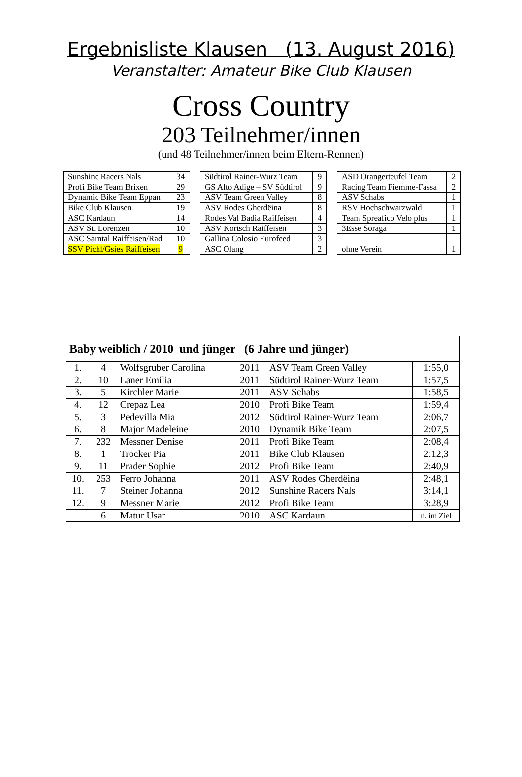Ergebnisliste Klausen (13. August 2016)
Veranstalter: Amateur Bike Club Klausen
Cross Country
203 Teilnehmer/innen
(und 48 Teilnehmer/innen beim Eltern-Rennen)
| Sunshine Racers Nals | 34 |
| Profi Bike Team Brixen | 29 |
| Dynamic Bike Team Eppan | 23 |
| Bike Club Klausen | 19 |
| ASC Kardaun | 14 |
| ASV St. Lorenzen | 10 |
| ASC Sarntal Raiffeisen/Rad | 10 |
| SSV Pichl/Gsies Raiffeisen | 9 |
| Südtirol Rainer-Wurz Team | 9 |
| GS Alto Adige – SV Südtirol | 9 |
| ASV Team Green Valley | 8 |
| ASV Rodes Gherdëina | 8 |
| Rodes Val Badia Raiffeisen | 4 |
| ASV Kortsch Raiffeisen | 3 |
| Gallina Colosio Eurofeed | 3 |
| ASC Olang | 2 |
| ASD Orangerteufel Team | 2 |
| Racing Team Fiemme-Fassa | 2 |
| ASV Schabs | 1 |
| RSV Hochschwarzwald | 1 |
| Team Spreafico Velo plus | 1 |
| 3Esse Soraga | 1 |
| ohne Verein | 1 |
| Baby weiblich / 2010 und jünger (6 Jahre und jünger) | | | | | |
| --- | --- | --- | --- | --- | --- |
| 1. | 4 | Wolfsgruber Carolina | 2011 | ASV Team Green Valley | 1:55,0 |
| 2. | 10 | Laner Emilia | 2011 | Südtirol Rainer-Wurz Team | 1:57,5 |
| 3. | 5 | Kirchler Marie | 2011 | ASV Schabs | 1:58,5 |
| 4. | 12 | Crepaz Lea | 2010 | Profi Bike Team | 1:59,4 |
| 5. | 3 | Pedevilla Mia | 2012 | Südtirol Rainer-Wurz Team | 2:06,7 |
| 6. | 8 | Major Madeleine | 2010 | Dynamik Bike Team | 2:07,5 |
| 7. | 232 | Messner Denise | 2011 | Profi Bike Team | 2:08,4 |
| 8. | 1 | Trocker Pia | 2011 | Bike Club Klausen | 2:12,3 |
| 9. | 11 | Prader Sophie | 2012 | Profi Bike Team | 2:40,9 |
| 10. | 253 | Ferro Johanna | 2011 | ASV Rodes Gherdëina | 2:48,1 |
| 11. | 7 | Steiner Johanna | 2012 | Sunshine Racers Nals | 3:14,1 |
| 12. | 9 | Messner Marie | 2012 | Profi Bike Team | 3:28,9 |
| | 6 | Matur Usar | 2010 | ASC Kardaun | n. im Ziel |